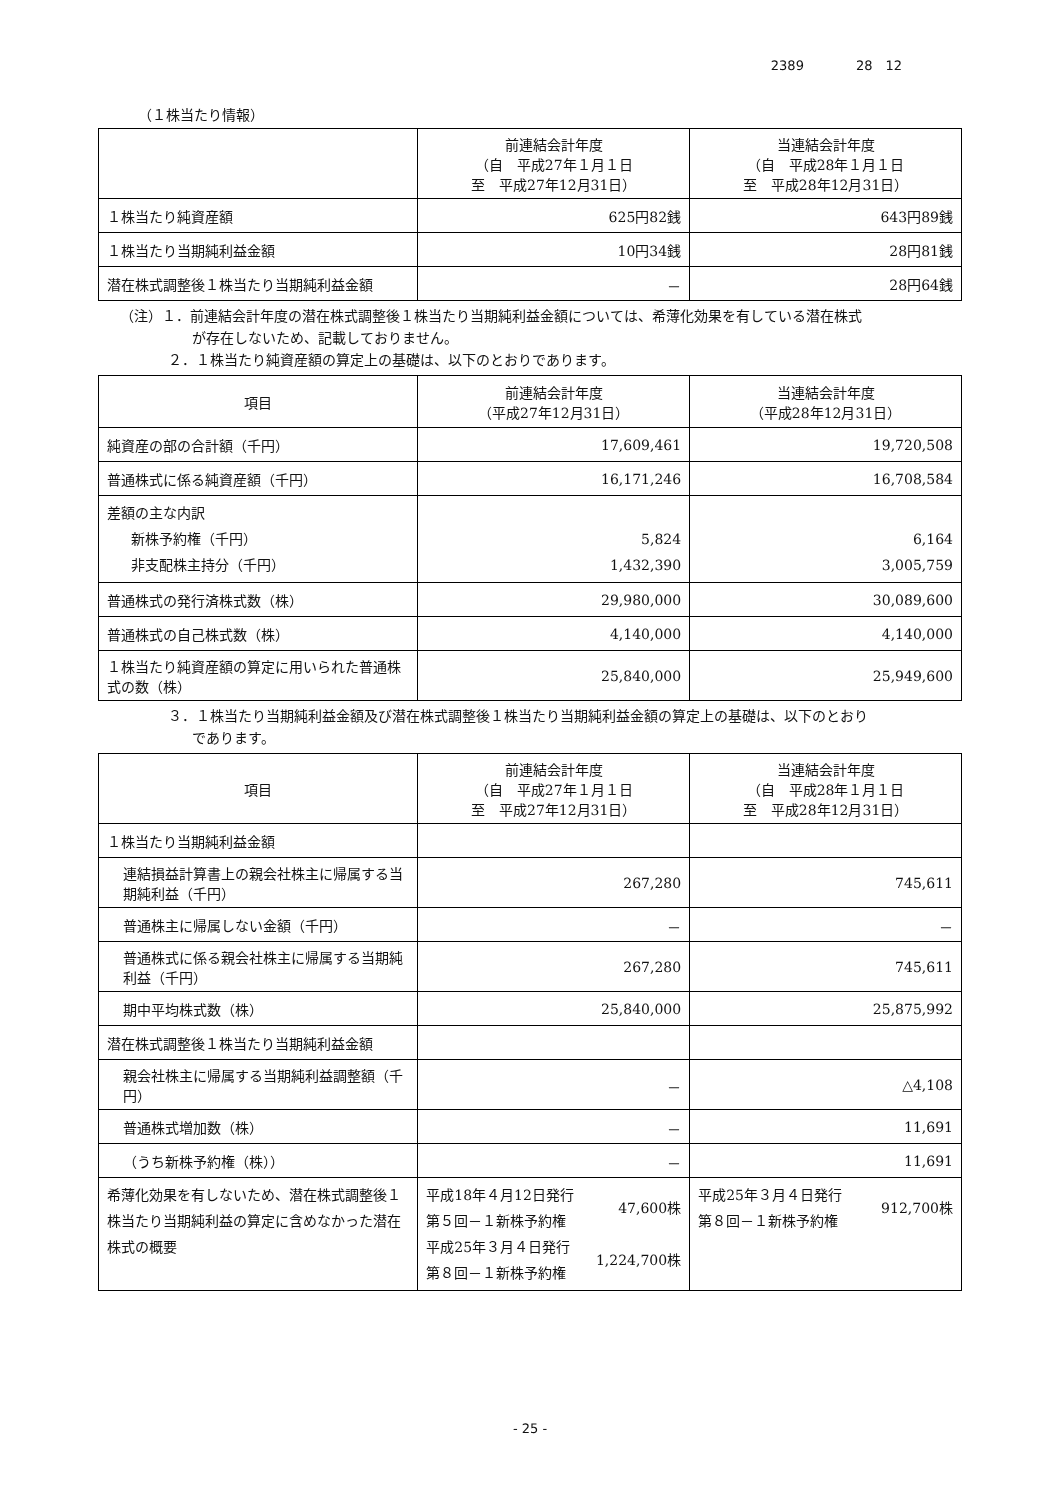2389　　　　28　12
（１株当たり情報）
| | 前連結会計年度 （自 平成27年１月１日 至 平成27年12月31日） | 当連結会計年度 （自 平成28年１月１日 至 平成28年12月31日） |
| --- | --- | --- |
| １株当たり純資産額 | 625円82銭 | 643円89銭 |
| １株当たり当期純利益金額 | 10円34銭 | 28円81銭 |
| 潜在株式調整後１株当たり当期純利益金額 | － | 28円64銭 |
（注）１．前連結会計年度の潜在株式調整後１株当たり当期純利益金額については、希薄化効果を有している潜在株式
が存在しないため、記載しておりません。
２．１株当たり純資産額の算定上の基礎は、以下のとおりであります。
| 項目 | 前連結会計年度 （平成27年12月31日） | 当連結会計年度 （平成28年12月31日） |
| --- | --- | --- |
| 純資産の部の合計額（千円） | 17,609,461 | 19,720,508 |
| 普通株式に係る純資産額（千円） | 16,171,246 | 16,708,584 |
| 差額の主な内訳 新株予約権（千円） 非支配株主持分（千円） | 5,824 1,432,390 | 6,164 3,005,759 |
| 普通株式の発行済株式数（株） | 29,980,000 | 30,089,600 |
| 普通株式の自己株式数（株） | 4,140,000 | 4,140,000 |
| １株当たり純資産額の算定に用いられた普通株式の数（株） | 25,840,000 | 25,949,600 |
３．１株当たり当期純利益金額及び潜在株式調整後１株当たり当期純利益金額の算定上の基礎は、以下のとおり
であります。
| 項目 | 前連結会計年度 （自 平成27年１月１日 至 平成27年12月31日） | 当連結会計年度 （自 平成28年１月１日 至 平成28年12月31日） |
| --- | --- | --- |
| １株当たり当期純利益金額 | | |
| 連結損益計算書上の親会社株主に帰属する当期純利益（千円） | 267,280 | 745,611 |
| 普通株主に帰属しない金額（千円） | － | － |
| 普通株式に係る親会社株主に帰属する当期純利益（千円） | 267,280 | 745,611 |
| 期中平均株式数（株） | 25,840,000 | 25,875,992 |
| 潜在株式調整後１株当たり当期純利益金額 | | |
| 親会社株主に帰属する当期純利益調整額（千円） | － | △4,108 |
| 普通株式増加数（株） | － | 11,691 |
| （うち新株予約権（株）） | － | 11,691 |
| 希薄化効果を有しないため、潜在株式調整後１株当たり当期純利益の算定に含めなかった潜在株式の概要 | / 平成18年４月12日発行 第５回－１新株予約権 / 47,600株 / / 平成25年３月４日発行 第８回－１新株予約権 / 1,224,700株 / | / 平成25年３月４日発行 第８回－１新株予約権 / 912,700株 / |
- 25 -